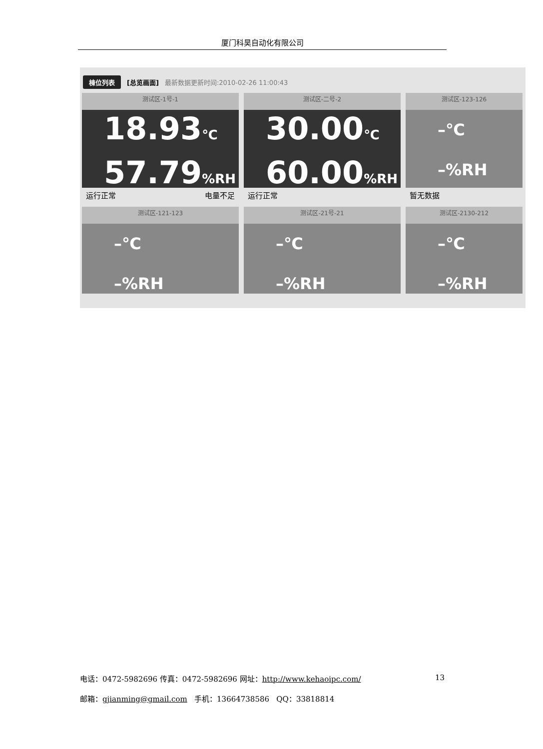厦门科昊自动化有限公司
棟位列表 [总览画面] 最新数据更新时间:2010-02-26 11:00:43
测试区-1号-1
18.93℃
57.79%RH
运行正常 电量不足
测试区-二号-2
30.00℃
60.00%RH
运行正常
测试区-123-126
–℃
–%RH
暂无数据
测试区-121-123
–℃
–%RH
测试区-21号-21
–℃
–%RH
测试区-2130-212
–℃
–%RH
电话：0472-5982696 传真：0472-5982696 网址：http://www.kehaoipc.com/ 13
邮箱：gjianming@gmail.com 手机：13664738586 QQ：33818814